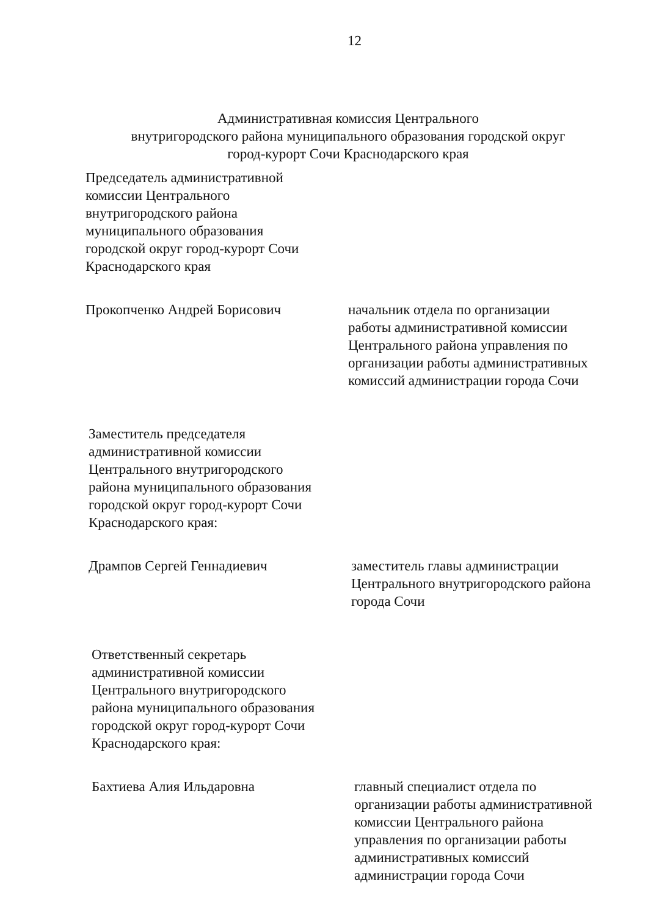12
Административная комиссия Центрального
внутригородского района муниципального образования городской округ
город-курорт Сочи Краснодарского края
Председатель административной
комиссии Центрального
внутригородского района
муниципального образования
городской округ город-курорт Сочи
Краснодарского края
Прокопченко Андрей Борисович начальник отдела по организации работы административной комиссии Центрального района управления по организации работы административных комиссий администрации города Сочи
Заместитель председателя
административной комиссии
Центрального внутригородского
района муниципального образования
городской округ город-курорт Сочи
Краснодарского края:
Дрампов Сергей Геннадиевич заместитель главы администрации Центрального внутригородского района города Сочи
Ответственный секретарь
административной комиссии
Центрального внутригородского
района муниципального образования
городской округ город-курорт Сочи
Краснодарского края:
Бахтиева Алия Ильдаровна главный специалист отдела по организации работы административной комиссии Центрального района управления по организации работы административных комиссий администрации города Сочи